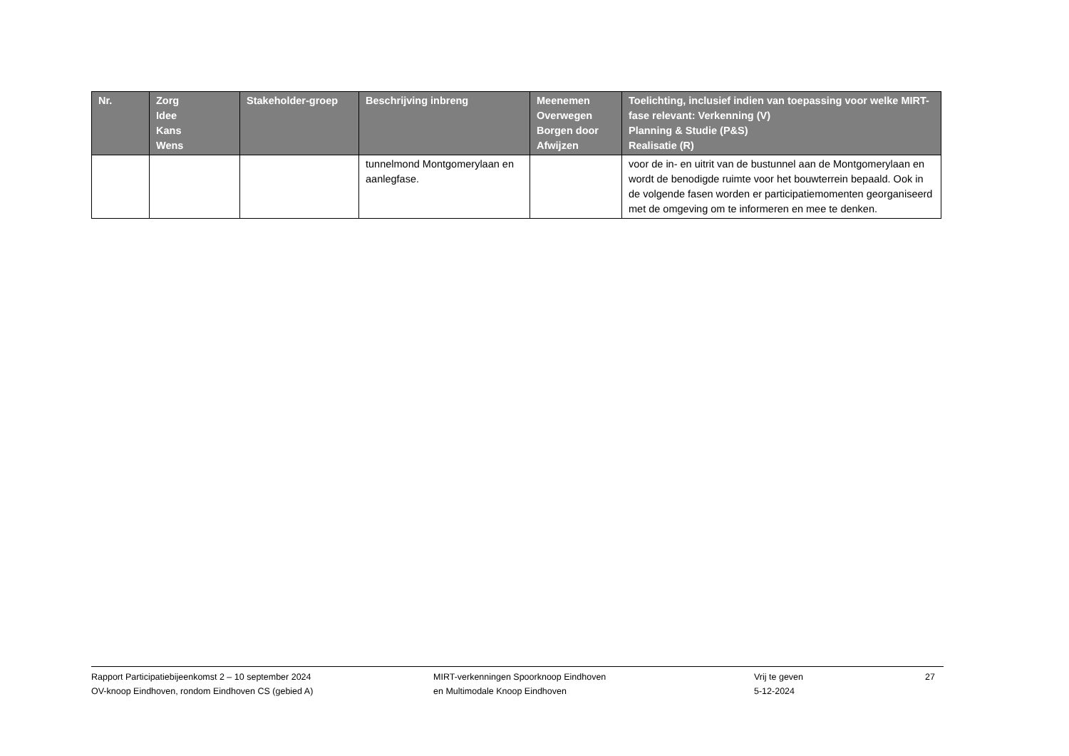| Nr. | Zorg Idee Kans Wens | Stakeholder-groep | Beschrijving inbreng | Meenemen Overwegen Borgen door Afwijzen | Toelichting, inclusief indien van toepassing voor welke MIRT-fase relevant: Verkenning (V) Planning & Studie (P&S) Realisatie (R) |
| --- | --- | --- | --- | --- | --- |
| | | | tunnelmond Montgomerylaan en aanlegfase. | | voor de in- en uitrit van de bustunnel aan de Montgomerylaan en wordt de benodigde ruimte voor het bouwterrein bepaald. Ook in de volgende fasen worden er participatiemomenten georganiseerd met de omgeving om te informeren en mee te denken. |
Rapport Participatiebijeenkomst 2 – 10 september 2024
OV-knoop Eindhoven, rondom Eindhoven CS (gebied A)
MIRT-verkenningen Spoorknoop Eindhoven
en Multimodale Knoop Eindhoven
Vrij te geven
5-12-2024
27